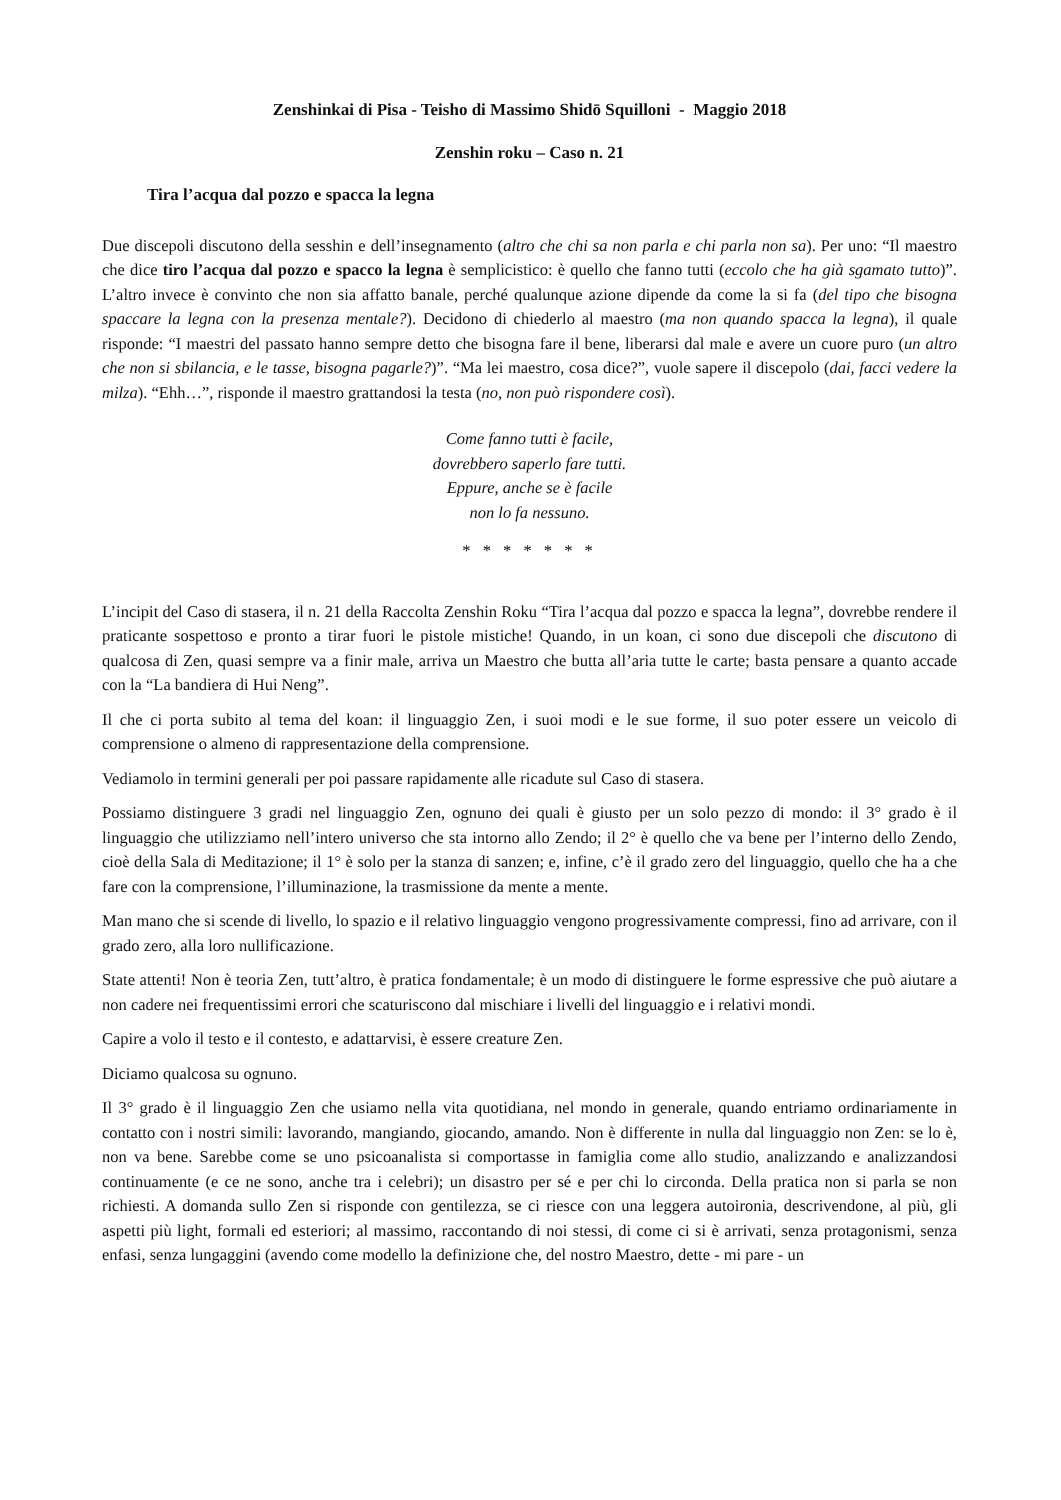Zenshinkai di Pisa - Teisho di Massimo Shidō Squilloni - Maggio 2018
Zenshin roku – Caso n. 21
Tira l’acqua dal pozzo e spacca la legna
Due discepoli discutono della sesshin e dell’insegnamento (altro che chi sa non parla e chi parla non sa). Per uno: “Il maestro che dice tiro l’acqua dal pozzo e spacco la legna è semplicistico: è quello che fanno tutti (eccolo che ha già sgamato tutto)”. L’altro invece è convinto che non sia affatto banale, perché qualunque azione dipende da come la si fa (del tipo che bisogna spaccare la legna con la presenza mentale?). Decidono di chiederlo al maestro (ma non quando spacca la legna), il quale risponde: “I maestri del passato hanno sempre detto che bisogna fare il bene, liberarsi dal male e avere un cuore puro (un altro che non si sbilancia, e le tasse, bisogna pagarle?)”. “Ma lei maestro, cosa dice?”, vuole sapere il discepolo (dai, facci vedere la milza). “Ehh…”, risponde il maestro grattandosi la testa (no, non può rispondere così).
Come fanno tutti è facile,
dovrebbero saperlo fare tutti.
Eppure, anche se è facile
non lo fa nessuno.
* * * * * * *
L’incipit del Caso di stasera, il n. 21 della Raccolta Zenshin Roku “Tira l’acqua dal pozzo e spacca la legna”, dovrebbe rendere il praticante sospettoso e pronto a tirar fuori le pistole mistiche! Quando, in un koan, ci sono due discepoli che discutono di qualcosa di Zen, quasi sempre va a finir male, arriva un Maestro che butta all’aria tutte le carte; basta pensare a quanto accade con la “La bandiera di Hui Neng”.
Il che ci porta subito al tema del koan: il linguaggio Zen, i suoi modi e le sue forme, il suo poter essere un veicolo di comprensione o almeno di rappresentazione della comprensione.
Vediamolo in termini generali per poi passare rapidamente alle ricadute sul Caso di stasera.
Possiamo distinguere 3 gradi nel linguaggio Zen, ognuno dei quali è giusto per un solo pezzo di mondo: il 3° grado è il linguaggio che utilizziamo nell’intero universo che sta intorno allo Zendo; il 2° è quello che va bene per l’interno dello Zendo, cioè della Sala di Meditazione; il 1° è solo per la stanza di sanzen; e, infine, c’è il grado zero del linguaggio, quello che ha a che fare con la comprensione, l’illuminazione, la trasmissione da mente a mente.
Man mano che si scende di livello, lo spazio e il relativo linguaggio vengono progressivamente compressi, fino ad arrivare, con il grado zero, alla loro nullificazione.
State attenti! Non è teoria Zen, tutt’altro, è pratica fondamentale; è un modo di distinguere le forme espressive che può aiutare a non cadere nei frequentissimi errori che scaturiscono dal mischiare i livelli del linguaggio e i relativi mondi.
Capire a volo il testo e il contesto, e adattarvisi, è essere creature Zen.
Diciamo qualcosa su ognuno.
Il 3° grado è il linguaggio Zen che usiamo nella vita quotidiana, nel mondo in generale, quando entriamo ordinariamente in contatto con i nostri simili: lavorando, mangiando, giocando, amando. Non è differente in nulla dal linguaggio non Zen: se lo è, non va bene. Sarebbe come se uno psicoanalista si comportasse in famiglia come allo studio, analizzando e analizzandosi continuamente (e ce ne sono, anche tra i celebri); un disastro per sé e per chi lo circonda. Della pratica non si parla se non richiesti. A domanda sullo Zen si risponde con gentilezza, se ci riesce con una leggera autoironia, descrivendone, al più, gli aspetti più light, formali ed esteriori; al massimo, raccontando di noi stessi, di come ci si è arrivati, senza protagonismi, senza enfasi, senza lungaggini (avendo come modello la definizione che, del nostro Maestro, dette - mi pare - un